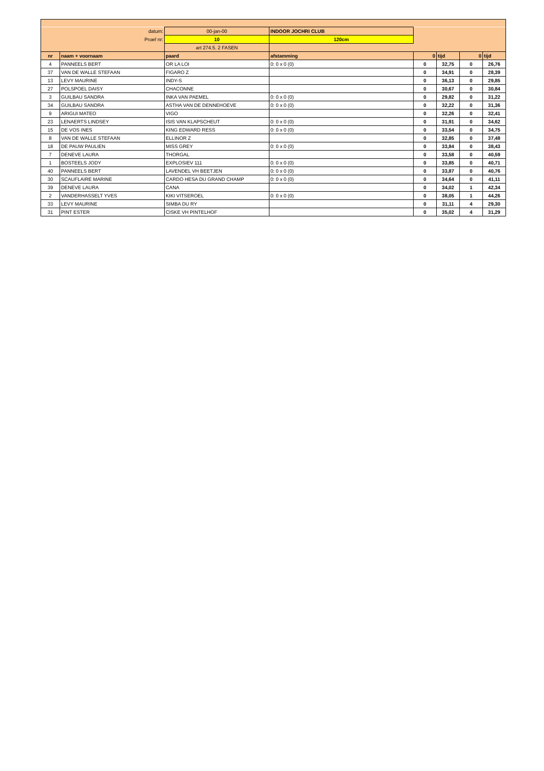| datum: | | 00-jan-00 | INDOOR JOCHRI CLUB | | | | |
| Proef nr: | | 10 | 120cm | | | | |
| | | art 274.5. 2 FASEN | | | | | |
| nr | naam + voornaam | paard | afstamming | 0 | tijd | 0 | tijd |
| 4 | PANNEELS BERT | OR LA LOI | 0: 0 x 0 (0) | 0 | 32,75 | 0 | 26,76 |
| 37 | VAN DE WALLE STEFAAN | FIGARO Z | | 0 | 34,91 | 0 | 28,39 |
| 13 | LEVY MAURINE | INDY-S | | 0 | 36,13 | 0 | 29,85 |
| 27 | POLSPOEL DAISY | CHACONNE | | 0 | 30,67 | 0 | 30,84 |
| 3 | GUILBAU SANDRA | INKA VAN PAEMEL | 0: 0 x 0 (0) | 0 | 29,82 | 0 | 31,22 |
| 34 | GUILBAU SANDRA | ASTHA VAN DE DENNEHOEVE | 0: 0 x 0 (0) | 0 | 32,22 | 0 | 31,36 |
| 9 | ARIGUI MATEO | VIGO | | 0 | 32,26 | 0 | 32,41 |
| 23 | LENAERTS LINDSEY | ISIS VAN KLAPSCHEUT | 0: 0 x 0 (0) | 0 | 31,91 | 0 | 34,62 |
| 15 | DE VOS INES | KING EDWARD RESS | 0: 0 x 0 (0) | 0 | 33,54 | 0 | 34,75 |
| 8 | VAN DE WALLE STEFAAN | ELLINOR Z | | 0 | 32,85 | 0 | 37,48 |
| 18 | DE PAUW PAULIEN | MISS GREY | 0: 0 x 0 (0) | 0 | 33,84 | 0 | 38,43 |
| 7 | DENEVE LAURA | THORGAL | | 0 | 33,58 | 0 | 40,59 |
| 1 | BOSTEELS JODY | EXPLOSIEV 111 | 0: 0 x 0 (0) | 0 | 33,85 | 0 | 40,71 |
| 40 | PANNEELS BERT | LAVENDEL VH BEETJEN | 0: 0 x 0 (0) | 0 | 33,87 | 0 | 40,76 |
| 30 | SCAUFLAIRE MARINE | CARDO HESA DU GRAND CHAMP | 0: 0 x 0 (0) | 0 | 34,64 | 0 | 41,11 |
| 39 | DENEVE LAURA | CANA | | 0 | 34,02 | 1 | 42,34 |
| 2 | VANDERHASSELT YVES | KIKI VITSEROEL | 0: 0 x 0 (0) | 0 | 38,05 | 1 | 44,26 |
| 33 | LEVY MAURINE | SIMBA DU RY | | 0 | 31,11 | 4 | 29,30 |
| 31 | PINT ESTER | CISKE VH PINTELHOF | | 0 | 35,02 | 4 | 31,29 |